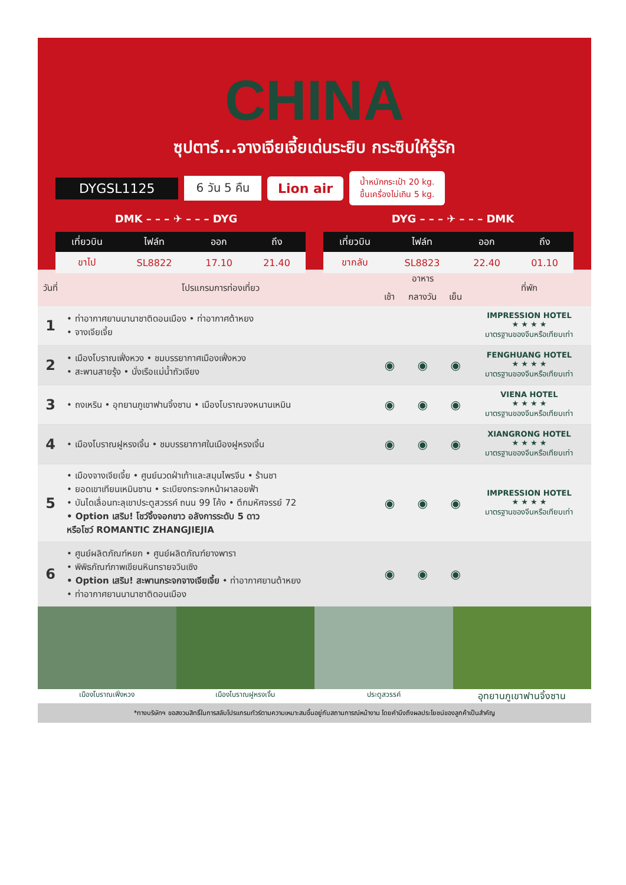CHINA
ซุปตาร์...จางเจียเจี้ยเด่นระยิบ กระซิบให้รู้รัก
DYGSL1125 6 วัน 5 คืน Lion air น้ำหนักกระเป๋า 20 kg.
ขึ้นเครื่องไม่เกิน 5 kg.
DMK – – – ✈ – – – DYG DYG – – – ✈ – – – DMK
| เที่ยวบิน | ไฟล์ท | ออก | ถึง |
| --- | --- | --- | --- |
| ขาไป | SL8822 | 17.10 | 21.40 |
| เที่ยวบิน | ไฟล์ท | ออก | ถึง |
| --- | --- | --- | --- |
| ขากลับ | SL8823 | 22.40 | 01.10 |
| วันที่ | โปรแกรมการท่องเที่ยว | อาหาร | | | ที่พัก |
| --- | --- | --- | --- | --- | --- |
| | | เช้า | กลางวัน | เย็น | |
| 1 | • ท่าอากาศยานนานาชาติดอนเมือง • ท่าอากาศต้าหยง • จางเจียเจี้ย | | | | IMPRESSION HOTEL ★ ★ ★ ★ มาตรฐานของจีนหรือเทียบเท่า |
| 2 | • เมืองโบราณเฟิ่งหวง • ชมบรรยากาศเมืองเฟิ่งหวง • สะพานสายรุ้ง • นั่งเรือแม่น้ำถัวเจียง | ◉ | ◉ | ◉ | FENGHUANG HOTEL ★ ★ ★ ★ มาตรฐานของจีนหรือเทียบเท่า |
| 3 | • ถงเหริน • อุทยานภูเขาฟานจิ้งซาน • เมืองโบราณจงหนานเหมิน | ◉ | ◉ | ◉ | VIENA HOTEL ★ ★ ★ ★ มาตรฐานของจีนหรือเทียบเท่า |
| 4 | • เมืองโบราณฝูหรงเจิ้น • ชมบรรยากาศในเมืองฝูหรงเจิ้น | ◉ | ◉ | ◉ | XIANGRONG HOTEL ★ ★ ★ ★ มาตรฐานของจีนหรือเทียบเท่า |
| 5 | • เมืองจางเจียเจี้ย • ศูนย์นวดฝ่าเท้าและสมุนไพรจีน • ร้านชา • ยอดเขาเทียนเหมินซาน • ระเบียงกระจกหน้าผาลอยฟ้า • บันไดเลื่อนทะลุเขาประตูสวรรค์ ถนน 99 โค้ง • ตึกมหัศจรรย์ 72 • Option เสริม! โชว์จิ้งจอกขาว อลังการระดับ 5 ดาว หรือโชว์ ROMANTIC ZHANGJIEJIA | ◉ | ◉ | ◉ | IMPRESSION HOTEL ★ ★ ★ ★ มาตรฐานของจีนหรือเทียบเท่า |
| 6 | • ศูนย์ผลิตภัณฑ์หยก • ศูนย์ผลิตภัณฑ์ยางพารา • พิพิธภัณฑ์ภาพเขียนหินทรายจวินเซิง • Option เสริม! สะพานกระจกจางเจียเจี้ย • ท่าอากาศยานต้าหยง • ท่าอากาศยานนานาชาติดอนเมือง | ◉ | ◉ | ◉ | |
เมืองโบราณเฟิ่งหวง เมืองโบราณฝูหรงเจิ้น ประตูสวรรค์ อุทยานภูเขาฟานจิ้งซาน
*ทางบริษัทฯ ขอสงวนสิทธิ์ในการสลับโปรแกรมทัวร์ตามความเหมาะสมขึ้นอยู่กับสถานการณ์หน้างาน โดยคำนึงถึงผลประโยชน์ของลูกค้าเป็นสำคัญ